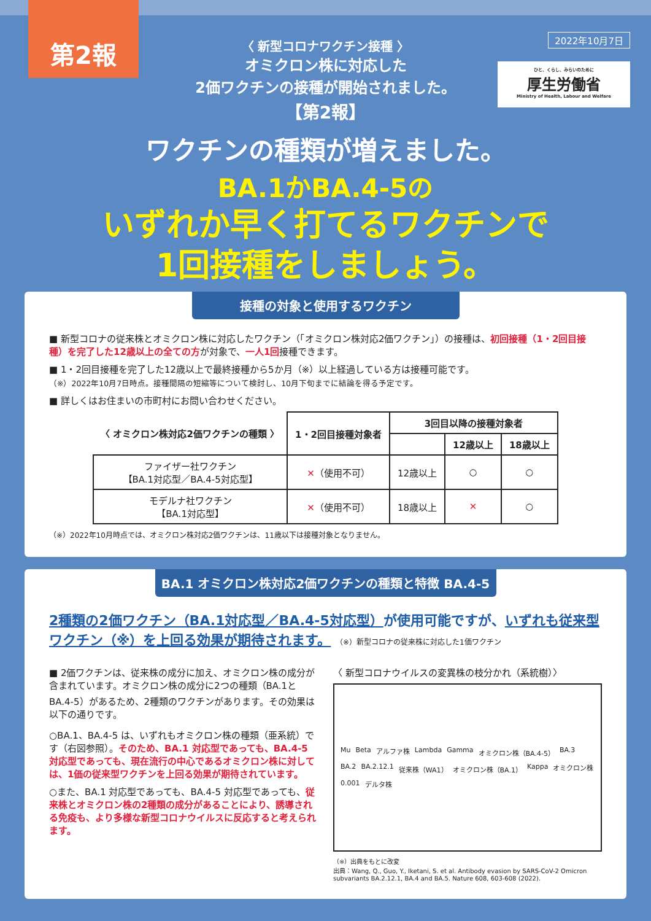第2報
2022年10月7日
ひと、くらし、みらいのために
厚生労働省
Ministry of Health, Labour and Welfare
〈 新型コロナワクチン接種 〉
オミクロン株に対応した
2価ワクチンの接種が開始されました。
【第2報】
ワクチンの種類が増えました。
BA.1かBA.4-5の
いずれか早く打てるワクチンで
1回接種をしましょう。
接種の対象と使用するワクチン
■ 新型コロナの従来株とオミクロン株に対応したワクチン（「オミクロン株対応2価ワクチン」）の接種は、初回接種（1・2回目接種）を完了した12歳以上の全ての方が対象で、一人1回接種できます。
■ 1・2回目接種を完了した12歳以上で最終接種から5か月（※）以上経過している方は接種可能です。
（※）2022年10月7日時点。接種間隔の短縮等について検討し、10月下旬までに結論を得る予定です。
■ 詳しくはお住まいの市町村にお問い合わせください。
| 〈 オミクロン株対応2価ワクチンの種類 〉 | 1・2回目接種対象者 | 3回目以降の接種対象者 | | |
| --- | --- | --- | --- | --- |
| | | | 12歳以上 | 18歳以上 |
| ファイザー社ワクチン 【BA.1対応型／BA.4-5対応型】 | ✕ （使用不可） | 12歳以上 | ○ | ○ |
| モデルナ社ワクチン 【BA.1対応型】 | ✕ （使用不可） | 18歳以上 | ✕ | ○ |
（※）2022年10月時点では、オミクロン株対応2価ワクチンは、11歳以下は接種対象となりません。
BA.1 オミクロン株対応2価ワクチンの種類と特徴 BA.4-5
2種類の2価ワクチン（BA.1対応型／BA.4-5対応型）が使用可能ですが、いずれも従来型ワクチン（※）を上回る効果が期待されます。 （※）新型コロナの従来株に対応した1価ワクチン
■ 2価ワクチンは、従来株の成分に加え、オミクロン株の成分が含まれています。オミクロン株の成分に2つの種類（BA.1とBA.4-5）があるため、2種類のワクチンがあります。その効果は以下の通りです。
○BA.1、BA.4-5 は、いずれもオミクロン株の種類（亜系統）です（右図参照）。そのため、BA.1 対応型であっても、BA.4-5 対応型であっても、現在流行の中心であるオミクロン株に対しては、1価の従来型ワクチンを上回る効果が期待されています。
○また、BA.1 対応型であっても、BA.4-5 対応型であっても、従来株とオミクロン株の2種類の成分があることにより、誘導される免疫も、より多様な新型コロナウイルスに反応すると考えられます。
〈 新型コロナウイルスの変異株の枝分かれ（系統樹）〉
Mu Beta アルファ株 Lambda Gamma オミクロン株（BA.4-5） BA.3 BA.2 BA.2.12.1 従来株（WA1） オミクロン株（BA.1） Kappa オミクロン株 0.001 デルタ株
（※）出典をもとに改変
出典：Wang, Q., Guo, Y., Iketani, S. et al. Antibody evasion by SARS-CoV-2 Omicron subvariants BA.2.12.1, BA.4 and BA.5. Nature 608, 603-608 (2022).